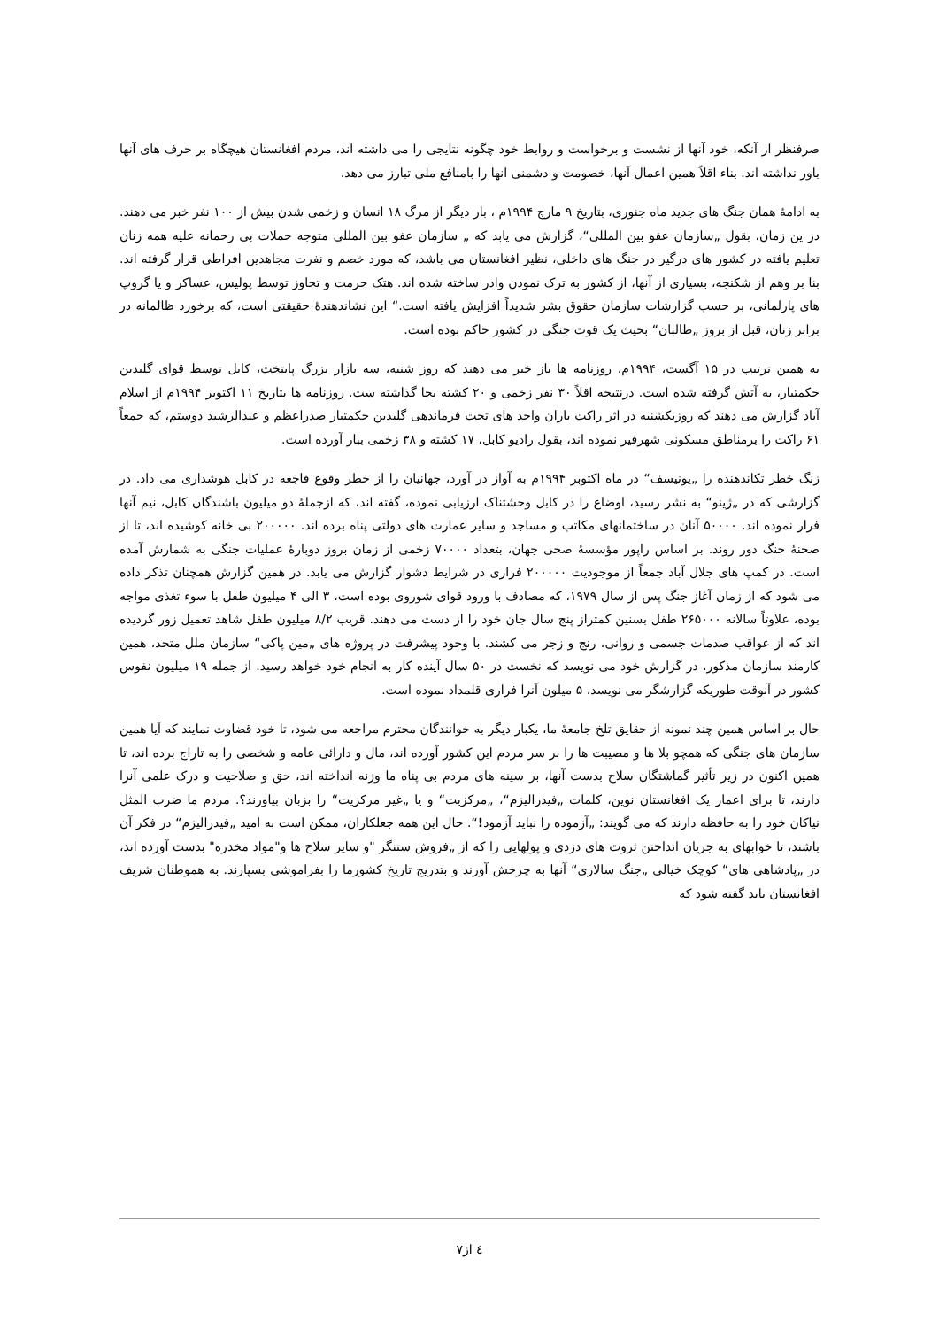صرفنظر از آنکه، خود آنها از نشست و برخواست و روابط خود چگونه نتایجی را می داشته اند، مردم افغانستان هیچگاه بر حرف های آنها باور نداشته اند. بناء اقلاً همین اعمال آنها، خصومت و دشمنی انها را بامنافع ملی تبارز می دهد.
به ادامۀ همان جنگ های جدید ماه جنوری، بتاریخ ۹ مارچ ۱۹۹۴م ، بار دیگر از مرگ ۱۸ انسان و زخمی شدن بیش از ۱۰۰ نفر خبر می دهند. در ین زمان، بقول „سازمان عفو بین المللی“، گزارش می یابد که „ سازمان عفو بین المللی متوجه حملات بی رحمانه علیه همه زنان تعلیم یافته در کشور های درگیر در جنگ های داخلی، نظیر افغانستان می باشد، که مورد خصم و نفرت مجاهدین افراطی قرار گرفته اند. بنا بر وهم از شکنجه، بسیاری از آنها، از کشور به ترک نمودن وادر ساخته شده اند. هتک حرمت و تجاوز توسط پولیس، عساکر و یا گروپ های پارلمانی، بر حسب گزارشات سازمان حقوق بشر شدیداً افزایش یافته است.“ این نشاندهندۀ حقیقتی است، که برخورد ظالمانه در برابر زنان، قبل از بروز „طالبان“ بحیث یک قوت جنگی در کشور حاکم بوده است.
به همین ترتیب در ۱۵ آگست، ۱۹۹۴م، روزنامه ها باز خبر می دهند که روز شنبه، سه بازار بزرگ پایتخت، کابل توسط قوای گلبدین حکمتیار، به آتش گرفته شده است. درنتیجه اقلاً ۳۰ نفر زخمی و ۲۰ کشته بجا گذاشته ست. روزنامه ها بتاریخ ۱۱ اکتوبر ۱۹۹۴م از اسلام آباد گزارش می دهند که روزیکشنبه در اثر راکت باران واحد های تحت فرماندهی گلبدین حکمتیار صدراعظم و عبدالرشید دوستم، که جمعاً ۶۱ راکت را برمناطق مسکونی شهرفیر نموده اند، بقول رادیو کابل، ۱۷ کشته و ۳۸ زخمی ببار آورده است.
زنگ خطر تکاندهنده را „یونیسف“ در ماه اکتوبر ۱۹۹۴م به آواز در آورد، جهانیان را از خطر وقوع فاجعه در کابل هوشداری می داد. در گزارشی که در „ژینو“ به نشر رسید، اوضاع را در کابل وحشتناک ارزیابی نموده، گفته اند، که ازجملۀ دو میلیون باشندگان کابل، نیم آنها فرار نموده اند. ۵۰۰۰۰ آنان در ساختمانهای مکاتب و مساجد و سایر عمارت های دولتی پناه برده اند. ۲۰۰۰۰۰ بی خانه کوشیده اند، تا از صحنۀ جنگ دور روند. بر اساس راپور مؤسسۀ صحی جهان، بتعداد ۷۰۰۰۰ زخمی از زمان بروز دوبارۀ عملیات جنگی به شمارش آمده است. در کمپ های جلال آباد جمعاً از موجودیت ۲۰۰۰۰۰ فراری در شرایط دشوار گزارش می یابد. در همین گزارش همچنان تذکر داده می شود که از زمان آغاز جنگ پس از سال ۱۹۷۹، که مصادف با ورود قوای شوروی بوده است، ۳ الی ۴ میلیون طفل با سوء تغذی مواجه بوده، علاوتاً سالانه ۲۶۵۰۰۰ طفل بسنین کمتراز پنج سال جان خود را از دست می دهند. قریب ۸/۲ میلیون طفل شاهد تعمیل زور گردیده اند که از عواقب صدمات جسمی و روانی، رنج و زجر می کشند. با وجود پیشرفت در پروژه های „مین پاکی“ سازمان ملل متحد، همین کارمند سازمان مذکور، در گزارش خود می نویسد که نخست در ۵۰ سال آینده کار به انجام خود خواهد رسید. از جمله ۱۹ میلیون نفوس کشور در آنوقت طوریکه گزارشگر می نویسد، ۵ میلون آنرا فراری قلمداد نموده است.
حال بر اساس همین چند نمونه از حقایق تلخ جامعۀ ما، یکبار دیگر به خوانندگان محترم مراجعه می شود، تا خود قضاوت نمایند که آیا همین سازمان های جنگی که همچو بلا ها و مصیبت ها را بر سر مردم این کشور آورده اند، مال و دارائی عامه و شخصی را به تاراج برده اند، تا همین اکنون در زیر تأثیر گماشتگان سلاح بدست آنها، بر سینه های مردم بی پناه ما وزنه انداخته اند، حق و صلاحیت و درک علمی آنرا دارند، تا برای اعمار یک افغانستان نوین، کلمات „فیدرالیزم“، „مرکزیت“ و یا „غیر مرکزیت“ را بزبان بیاورند؟. مردم ما ضرب المثل نیاکان خود را به حافظه دارند که می گویند: „آزموده را نباید آزمود!“. حال این همه جعلکاران، ممکن است به امید „فیدرالیزم“ در فکر آن باشند، تا خوابهای به جریان انداختن ثروت های دزدی و پولهایی را که از „فروش ستنگر "و سایر سلاح ها و"مواد مخدره" بدست آورده اند، در „پادشاهی های“ کوچک خیالی „جنگ سالاری“ آنها به چرخش آورند و بتدریج تاریخ کشورما را بفراموشی بسپارند. به هموطنان شریف افغانستان باید گفته شود که
٤ از٧